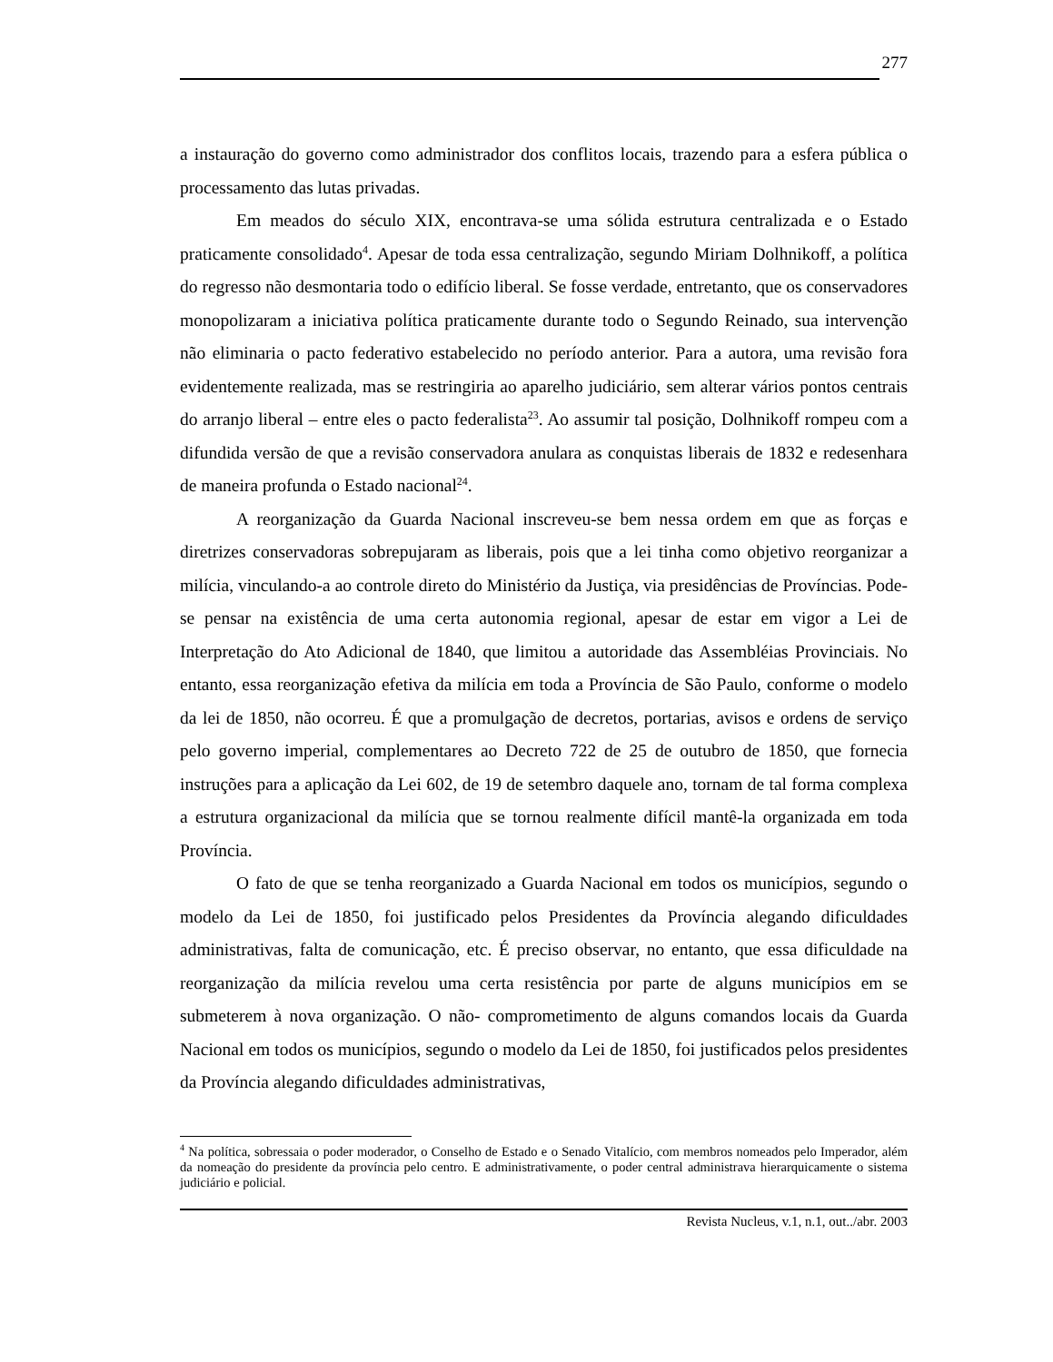277
a instauração do governo como administrador dos conflitos locais, trazendo para a esfera pública o processamento das lutas privadas.
Em meados do século XIX, encontrava-se uma sólida estrutura centralizada e o Estado praticamente consolidado<sup>4</sup>. Apesar de toda essa centralização, segundo Miriam Dolhnikoff, a política do regresso não desmontaria todo o edifício liberal. Se fosse verdade, entretanto, que os conservadores monopolizaram a iniciativa política praticamente durante todo o Segundo Reinado, sua intervenção não eliminaria o pacto federativo estabelecido no período anterior. Para a autora, uma revisão fora evidentemente realizada, mas se restringiria ao aparelho judiciário, sem alterar vários pontos centrais do arranjo liberal – entre eles o pacto federalista<sup>23</sup>. Ao assumir tal posição, Dolhnikoff rompeu com a difundida versão de que a revisão conservadora anulara as conquistas liberais de 1832 e redesenhara de maneira profunda o Estado nacional<sup>24</sup>.
A reorganização da Guarda Nacional inscreveu-se bem nessa ordem em que as forças e diretrizes conservadoras sobrepujaram as liberais, pois que a lei tinha como objetivo reorganizar a milícia, vinculando-a ao controle direto do Ministério da Justiça, via presidências de Províncias. Pode-se pensar na existência de uma certa autonomia regional, apesar de estar em vigor a Lei de Interpretação do Ato Adicional de 1840, que limitou a autoridade das Assembléias Provinciais. No entanto, essa reorganização efetiva da milícia em toda a Província de São Paulo, conforme o modelo da lei de 1850, não ocorreu. É que a promulgação de decretos, portarias, avisos e ordens de serviço pelo governo imperial, complementares ao Decreto 722 de 25 de outubro de 1850, que fornecia instruções para a aplicação da Lei 602, de 19 de setembro daquele ano, tornam de tal forma complexa a estrutura organizacional da milícia que se tornou realmente difícil mantê-la organizada em toda Província.
O fato de que se tenha reorganizado a Guarda Nacional em todos os municípios, segundo o modelo da Lei de 1850, foi justificado pelos Presidentes da Província alegando dificuldades administrativas, falta de comunicação, etc. É preciso observar, no entanto, que essa dificuldade na reorganização da milícia revelou uma certa resistência por parte de alguns municípios em se submeterem à nova organização. O não- comprometimento de alguns comandos locais da Guarda Nacional em todos os municípios, segundo o modelo da Lei de 1850, foi justificados pelos presidentes da Província alegando dificuldades administrativas,
<sup>4</sup> Na política, sobressaia o poder moderador, o Conselho de Estado e o Senado Vitalício, com membros nomeados pelo Imperador, além da nomeação do presidente da província pelo centro. E administrativamente, o poder central administrava hierarquicamente o sistema judiciário e policial.
Revista Nucleus, v.1, n.1, out../abr. 2003